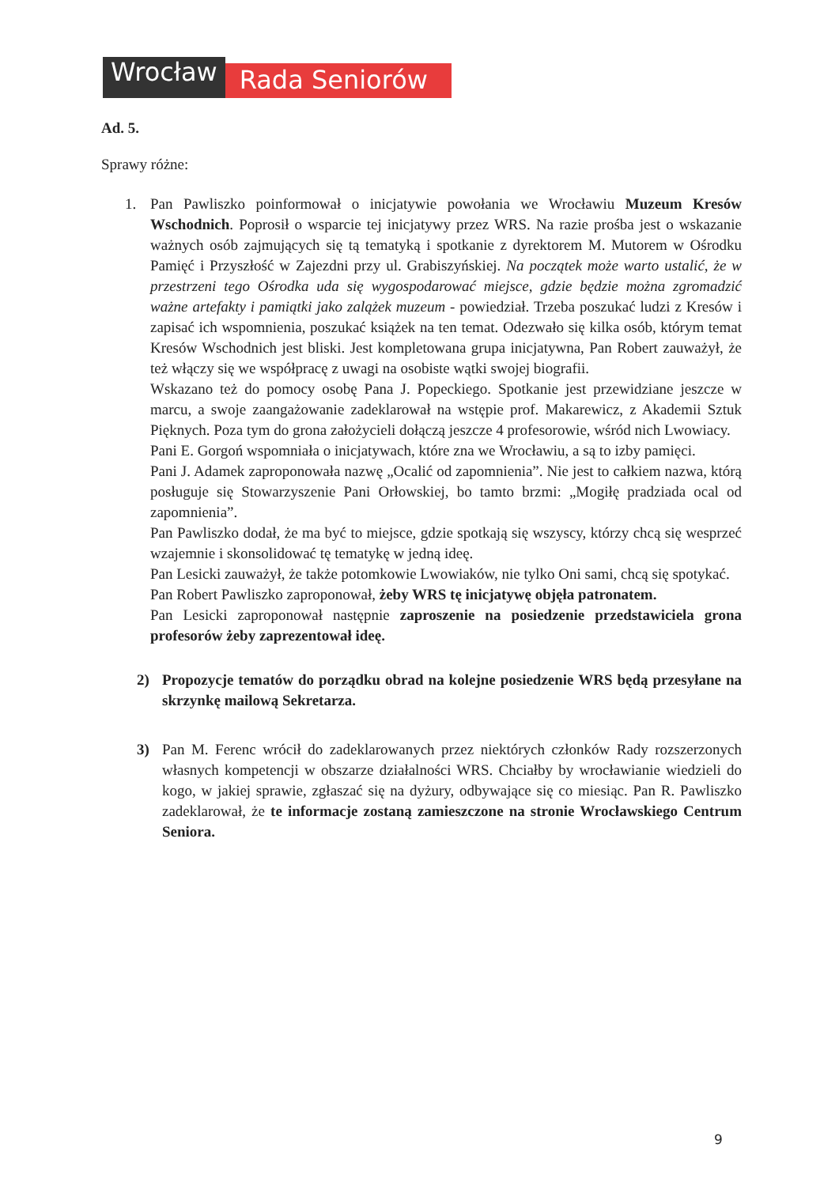Wrocław
Rada Seniorów
Ad. 5.
Sprawy różne:
1. Pan Pawliszko poinformował o inicjatywie powołania we Wrocławiu Muzeum Kresów Wschodnich. Poprosił o wsparcie tej inicjatywy przez WRS. Na razie prośba jest o wskazanie ważnych osób zajmujących się tą tematyką i spotkanie z dyrektorem M. Mutorem w Ośrodku Pamięć i Przyszłość w Zajezdni przy ul. Grabiszyńskiej. Na początek może warto ustalić, że w przestrzeni tego Ośrodka uda się wygospodarować miejsce, gdzie będzie można zgromadzić ważne artefakty i pamiątki jako zalążek muzeum - powiedział. Trzeba poszukać ludzi z Kresów i zapisać ich wspomnienia, poszukać książek na ten temat. Odezwało się kilka osób, którym temat Kresów Wschodnich jest bliski. Jest kompletowana grupa inicjatywna, Pan Robert zauważył, że też włączy się we współpracę z uwagi na osobiste wątki swojej biografii.
Wskazano też do pomocy osobę Pana J. Popeckiego. Spotkanie jest przewidziane jeszcze w marcu, a swoje zaangażowanie zadeklarował na wstępie prof. Makarewicz, z Akademii Sztuk Pięknych. Poza tym do grona założycieli dołączą jeszcze 4 profesorowie, wśród nich Lwowiacy.
Pani E. Gorgoń wspomniała o inicjatywach, które zna we Wrocławiu, a są to izby pamięci.
Pani J. Adamek zaproponowała nazwę „Ocalić od zapomnienia”. Nie jest to całkiem nazwa, którą posługuje się Stowarzyszenie Pani Orłowskiej, bo tamto brzmi: „Mogiłę pradziada ocal od zapomnienia”.
Pan Pawliszko dodał, że ma być to miejsce, gdzie spotkają się wszyscy, którzy chcą się wesprzeć wzajemnie i skonsolidować tę tematykę w jedną ideę.
Pan Lesicki zauważył, że także potomkowie Lwowiaków, nie tylko Oni sami, chcą się spotykać.
Pan Robert Pawliszko zaproponował, żeby WRS tę inicjatywę objęła patronatem.
Pan Lesicki zaproponował następnie zaproszenie na posiedzenie przedstawiciela grona profesorów żeby zaprezentował ideę.
2) Propozycje tematów do porządku obrad na kolejne posiedzenie WRS będą przesyłane na skrzynkę mailową Sekretarza.
3) Pan M. Ferenc wrócił do zadeklarowanych przez niektórych członków Rady rozszerzonych własnych kompetencji w obszarze działalności WRS. Chciałby by wrocławianie wiedzieli do kogo, w jakiej sprawie, zgłaszać się na dyżury, odbywające się co miesiąc. Pan R. Pawliszko zadeklarował, że te informacje zostaną zamieszczone na stronie Wrocławskiego Centrum Seniora.
9